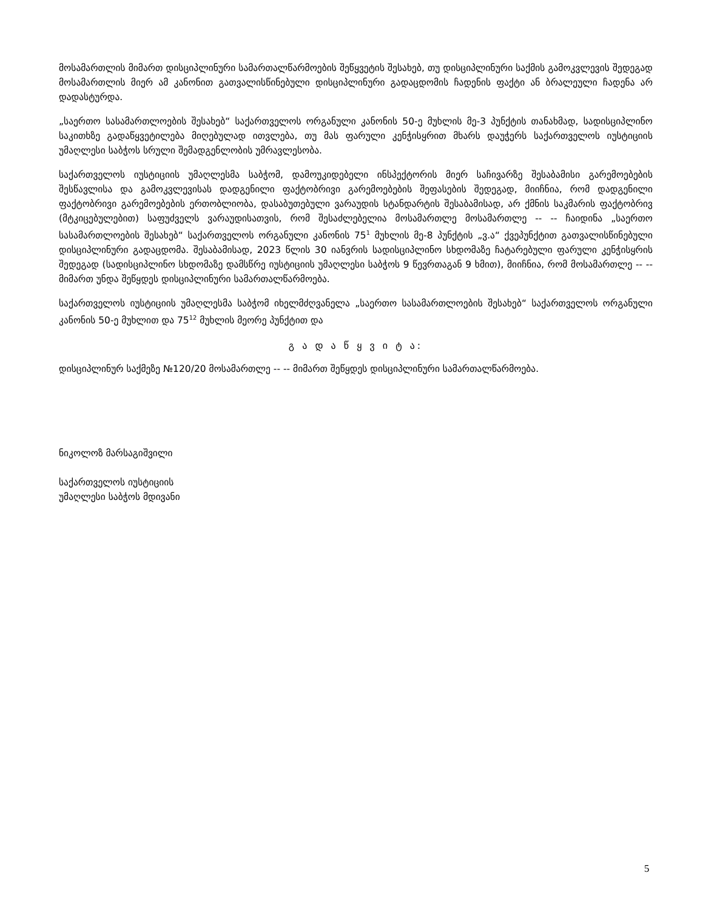მოსამართლის მიმართ დისციპლინური სამართალწარმოების შეწყვეტის შესახებ, თუ დისციპლინური საქმის გამოკვლევის შედეგად მოსამართლის მიერ ამ კანონით გათვალისწინებული დისციპლინური გადაცდომის ჩადენის ფაქტი ან ბრალეული ჩადენა არ დადასტურდა.
„საერთო სასამართლოების შესახებ“ საქართველოს ორგანული კანონის 50-ე მუხლის მე-3 პუნქტის თანახმად, სადისციპლინო საკითხზე გადაწყვეტილება მიღებულად ითვლება, თუ მას ფარული კენჭისყრით მხარს დაუჭერს საქართველოს იუსტიციის უმაღლესი საბჭოს სრული შემადგენლობის უმრავლესობა.
საქართველოს იუსტიციის უმაღლესმა საბჭომ, დამოუკიდებელი ინსპექტორის მიერ საჩივარზე შესაბამისი გარემოებების შესწავლისა და გამოკვლევისას დადგენილი ფაქტობრივი გარემოებების შეფასების შედეგად, მიიჩნია, რომ დადგენილი ფაქტობრივი გარემოებების ერთობლიობა, დასაბუთებული ვარაუდის სტანდარტის შესაბამისად, არ ქმნის საკმარის ფაქტობრივ (მტკიცებულებით) საფუძველს ვარაუდისათვის, რომ შესაძლებელია მოსამართლე მოსამართლე -- -- ჩაიდინა „საერთო სასამართლოების შესახებ“ საქართველოს ორგანული კანონის 75<sup>1</sup> მუხლის მე-8 პუნქტის „ვ.ა“ ქვეპუნქტით გათვალისწინებული დისციპლინური გადაცდომა. შესაბამისად, 2023 წლის 30 იანვრის სადისციპლინო სხდომაზე ჩატარებული ფარული კენჭისყრის შედეგად (სადისციპლინო სხდომაზე დამსწრე იუსტიციის უმაღლესი საბჭოს 9 წევრთაგან 9 ხმით), მიიჩნია, რომ მოსამართლე -- -- მიმართ უნდა შეწყდეს დისციპლინური სამართალწარმოება.
საქართველოს იუსტიციის უმაღლესმა საბჭომ იხელმძღვანელა „საერთო სასამართლოების შესახებ“ საქართველოს ორგანული კანონის 50-ე მუხლით და 75<sup>12</sup> მუხლის მეორე პუნქტით და
გ ა დ ა წ ყ ვ ი ტ ა:
დისციპლინურ საქმეზე №120/20 მოსამართლე -- -- მიმართ შეწყდეს დისციპლინური სამართალწარმოება.
ნიკოლოზ მარსაგიშვილი
საქართველოს იუსტიციის
უმაღლესი საბჭოს მდივანი
5